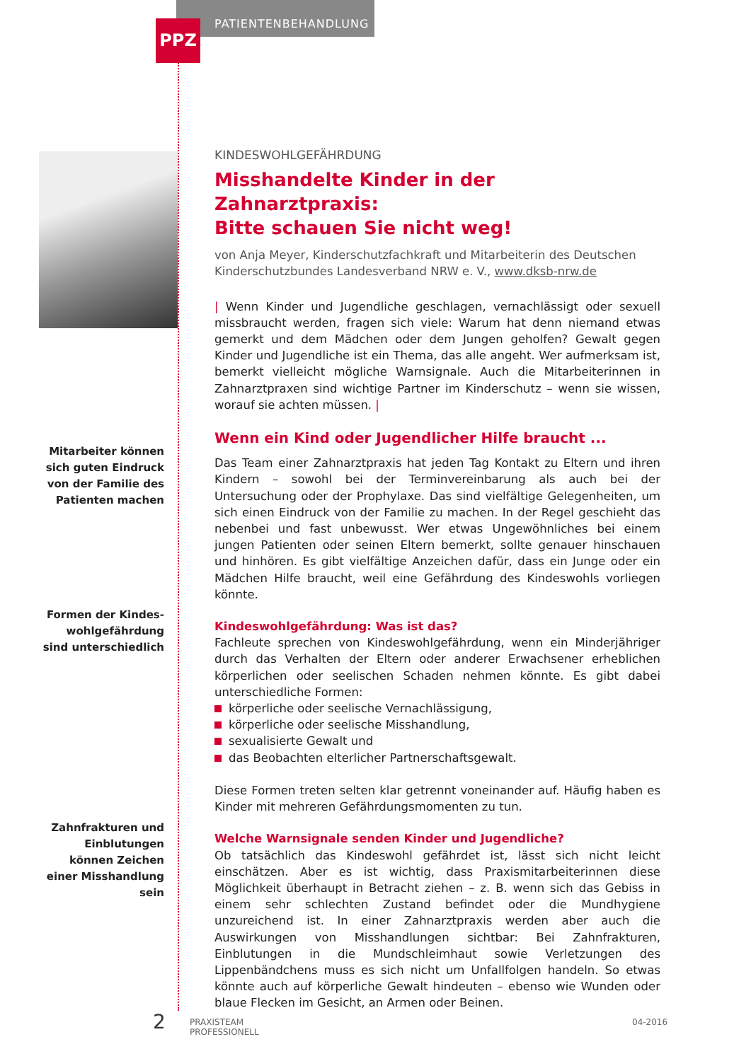PPZ PATIENTENBEHANDLUNG
Mitarbeiter können sich guten Eindruck von der Familie des Patienten machen
Formen der Kindes­wohlgefährdung sind unterschiedlich
Zahnfrakturen und Einblutungen können Zeichen einer Misshandlung sein
KINDESWOHLGEFÄHRDUNG
Misshandelte Kinder in der Zahnarztpraxis:
Bitte schauen Sie nicht weg!
von Anja Meyer, Kinderschutzfachkraft und Mitarbeiterin des Deutschen Kinderschutzbundes Landesverband NRW e. V., www.dksb-nrw.de
| Wenn Kinder und Jugendliche geschlagen, vernachlässigt oder sexuell missbraucht werden, fragen sich viele: Warum hat denn niemand etwas gemerkt und dem Mädchen oder dem Jungen geholfen? Gewalt gegen Kinder und Jugendliche ist ein Thema, das alle angeht. Wer aufmerksam ist, bemerkt vielleicht mögliche Warnsignale. Auch die Mitarbeiterinnen in Zahnarztpraxen sind wichtige Partner im Kinderschutz – wenn sie wissen, worauf sie achten müssen. |
Wenn ein Kind oder Jugendlicher Hilfe braucht ...
Das Team einer Zahnarztpraxis hat jeden Tag Kontakt zu Eltern und ihren Kindern – sowohl bei der Terminvereinbarung als auch bei der Untersuchung oder der Prophylaxe. Das sind vielfältige Gelegenheiten, um sich einen Eindruck von der Familie zu machen. In der Regel geschieht das nebenbei und fast unbewusst. Wer etwas Ungewöhnliches bei einem jungen Patienten oder seinen Eltern bemerkt, sollte genauer hinschauen und hinhören. Es gibt vielfältige Anzeichen dafür, dass ein Junge oder ein Mädchen Hilfe braucht, weil eine Gefährdung des Kindeswohls vorliegen könnte.
Kindeswohlgefährdung: Was ist das?
Fachleute sprechen von Kindeswohlgefährdung, wenn ein Minderjähriger durch das Verhalten der Eltern oder anderer Erwachsener erheblichen körperlichen oder seelischen Schaden nehmen könnte. Es gibt dabei unterschiedliche Formen:
körperliche oder seelische Vernachlässigung,
körperliche oder seelische Misshandlung,
sexualisierte Gewalt und
das Beobachten elterlicher Partnerschaftsgewalt.
Diese Formen treten selten klar getrennt voneinander auf. Häufig haben es Kinder mit mehreren Gefährdungsmomenten zu tun.
Welche Warnsignale senden Kinder und Jugendliche?
Ob tatsächlich das Kindeswohl gefährdet ist, lässt sich nicht leicht einschätzen. Aber es ist wichtig, dass Praxismitarbeiterinnen diese Möglichkeit überhaupt in Betracht ziehen – z. B. wenn sich das Gebiss in einem sehr schlechten Zustand befindet oder die Mundhygiene unzureichend ist. In einer Zahnarztpraxis werden aber auch die Auswirkungen von Misshandlungen sichtbar: Bei Zahnfrakturen, Einblutungen in die Mundschleimhaut sowie Verletzungen des Lippenbändchens muss es sich nicht um Unfallfolgen handeln. So etwas könnte auch auf körperliche Gewalt hindeuten – ebenso wie Wunden oder blaue Flecken im Gesicht, an Armen oder Beinen.
2
PRAXISTEAM
PROFESSIONELL
04-2016